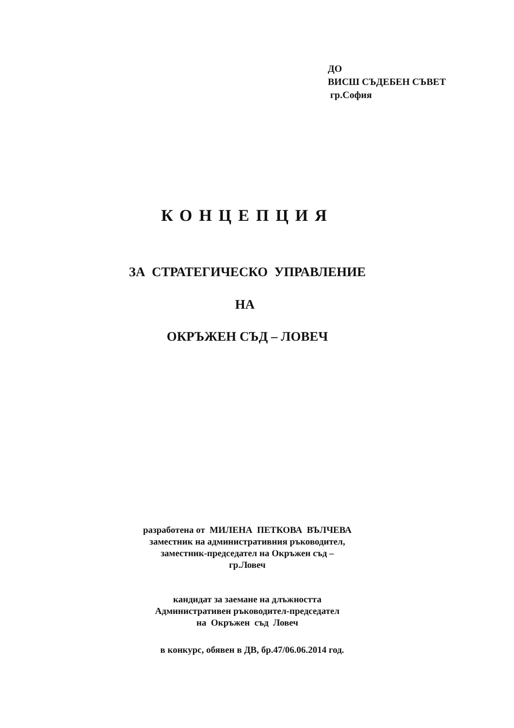ДО
ВИСШ СЪДЕБЕН СЪВЕТ
гр.София
КОНЦЕПЦИЯ
ЗА СТРАТЕГИЧЕСКО УПРАВЛЕНИЕ
НА
ОКРЪЖЕН СЪД – ЛОВЕЧ
разработена от МИЛЕНА ПЕТКОВА ВЪЛЧЕВА
заместник на административния ръководител,
заместник-председател на Окръжен съд –
гр.Ловеч
кандидат за заемане на длъжността
Административен ръководител-председател
на Окръжен съд Ловеч
в конкурс, обявен в ДВ, бр.47/06.06.2014 год.